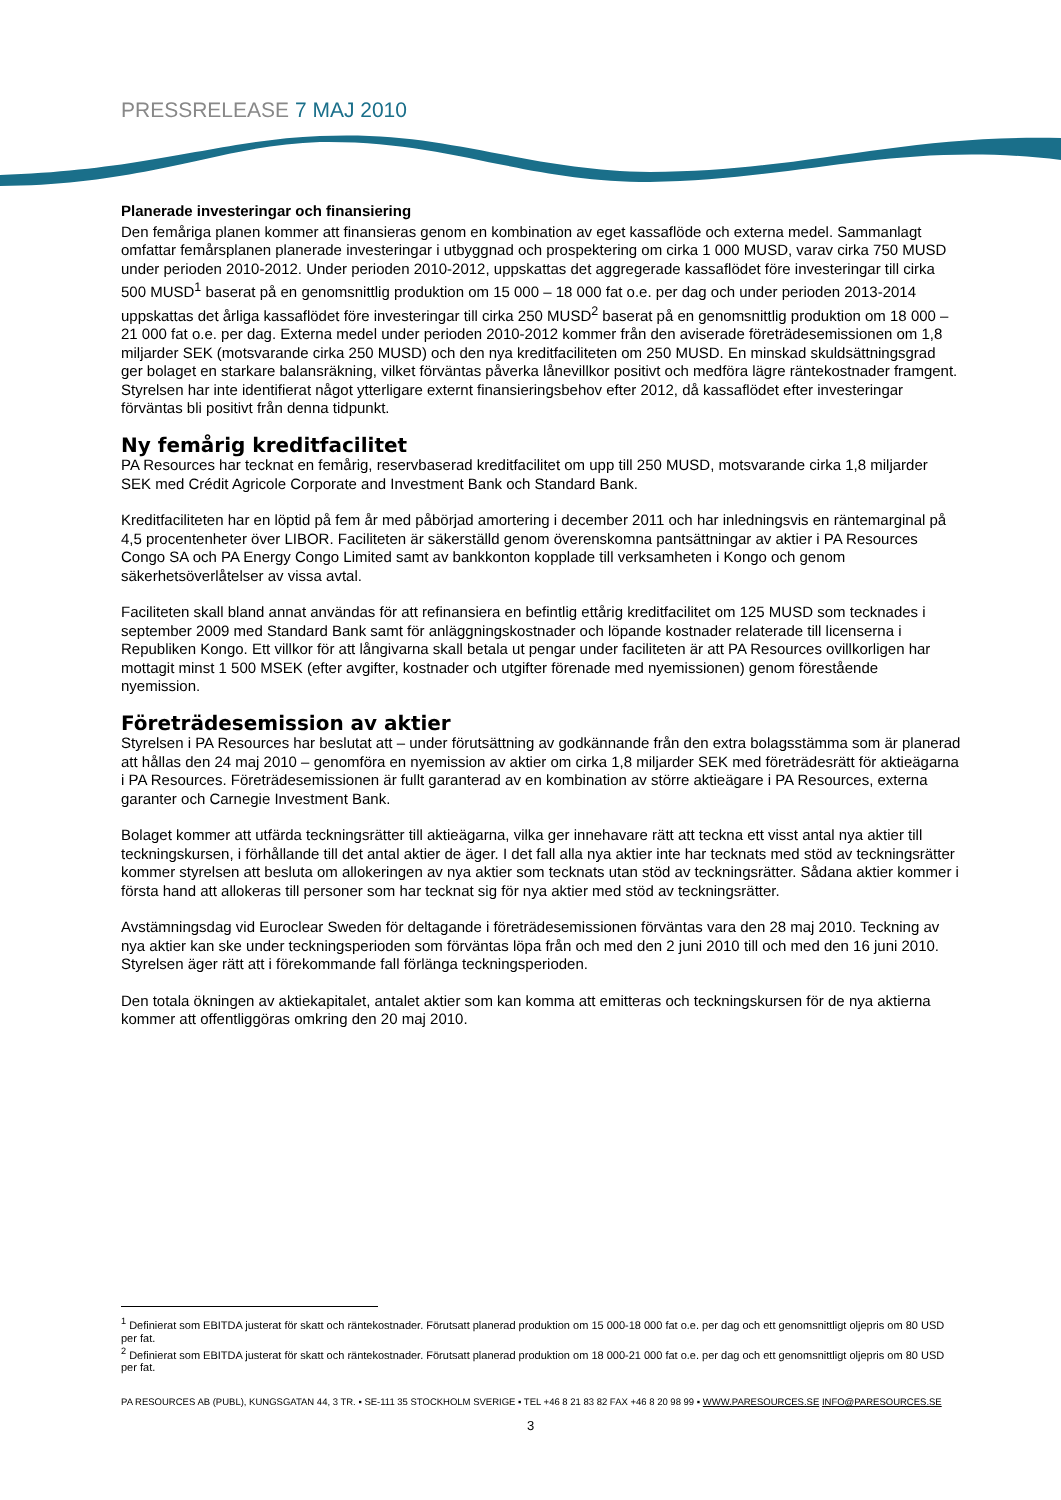PRESSRELEASE 7 MAJ 2010
Planerade investeringar och finansiering
Den femåriga planen kommer att finansieras genom en kombination av eget kassaflöde och externa medel. Sammanlagt omfattar femårsplanen planerade investeringar i utbyggnad och prospektering om cirka 1 000 MUSD, varav cirka 750 MUSD under perioden 2010-2012. Under perioden 2010-2012, uppskattas det aggregerade kassaflödet före investeringar till cirka 500 MUSD<sup>1</sup> baserat på en genomsnittlig produktion om 15 000 – 18 000 fat o.e. per dag och under perioden 2013-2014 uppskattas det årliga kassaflödet före investeringar till cirka 250 MUSD<sup>2</sup> baserat på en genomsnittlig produktion om 18 000 – 21 000 fat o.e. per dag. Externa medel under perioden 2010-2012 kommer från den aviserade företrädesemissionen om 1,8 miljarder SEK (motsvarande cirka 250 MUSD) och den nya kreditfaciliteten om 250 MUSD. En minskad skuldsättningsgrad ger bolaget en starkare balansräkning, vilket förväntas påverka lånevillkor positivt och medföra lägre räntekostnader framgent. Styrelsen har inte identifierat något ytterligare externt finansieringsbehov efter 2012, då kassaflödet efter investeringar förväntas bli positivt från denna tidpunkt.
Ny femårig kreditfacilitet
PA Resources har tecknat en femårig, reservbaserad kreditfacilitet om upp till 250 MUSD, motsvarande cirka 1,8 miljarder SEK med Crédit Agricole Corporate and Investment Bank och Standard Bank.
Kreditfaciliteten har en löptid på fem år med påbörjad amortering i december 2011 och har inledningsvis en räntemarginal på 4,5 procentenheter över LIBOR. Faciliteten är säkerställd genom överenskomna pantsättningar av aktier i PA Resources Congo SA och PA Energy Congo Limited samt av bankkonton kopplade till verksamheten i Kongo och genom säkerhetsöverlåtelser av vissa avtal.
Faciliteten skall bland annat användas för att refinansiera en befintlig ettårig kreditfacilitet om 125 MUSD som tecknades i september 2009 med Standard Bank samt för anläggningskostnader och löpande kostnader relaterade till licenserna i Republiken Kongo. Ett villkor för att långivarna skall betala ut pengar under faciliteten är att PA Resources ovillkorligen har mottagit minst 1 500 MSEK (efter avgifter, kostnader och utgifter förenade med nyemissionen) genom förestående nyemission.
Företrädesemission av aktier
Styrelsen i PA Resources har beslutat att – under förutsättning av godkännande från den extra bolagsstämma som är planerad att hållas den 24 maj 2010 – genomföra en nyemission av aktier om cirka 1,8 miljarder SEK med företrädesrätt för aktieägarna i PA Resources. Företrädesemissionen är fullt garanterad av en kombination av större aktieägare i PA Resources, externa garanter och Carnegie Investment Bank.
Bolaget kommer att utfärda teckningsrätter till aktieägarna, vilka ger innehavare rätt att teckna ett visst antal nya aktier till teckningskursen, i förhållande till det antal aktier de äger. I det fall alla nya aktier inte har tecknats med stöd av teckningsrätter kommer styrelsen att besluta om allokeringen av nya aktier som tecknats utan stöd av teckningsrätter. Sådana aktier kommer i första hand att allokeras till personer som har tecknat sig för nya aktier med stöd av teckningsrätter.
Avstämningsdag vid Euroclear Sweden för deltagande i företrädesemissionen förväntas vara den 28 maj 2010. Teckning av nya aktier kan ske under teckningsperioden som förväntas löpa från och med den 2 juni 2010 till och med den 16 juni 2010. Styrelsen äger rätt att i förekommande fall förlänga teckningsperioden.
Den totala ökningen av aktiekapitalet, antalet aktier som kan komma att emitteras och teckningskursen för de nya aktierna kommer att offentliggöras omkring den 20 maj 2010.
<sup>1</sup> Definierat som EBITDA justerat för skatt och räntekostnader. Förutsatt planerad produktion om 15 000-18 000 fat o.e. per dag och ett genomsnittligt oljepris om 80 USD per fat.
<sup>2</sup> Definierat som EBITDA justerat för skatt och räntekostnader. Förutsatt planerad produktion om 18 000-21 000 fat o.e. per dag och ett genomsnittligt oljepris om 80 USD per fat.
PA RESOURCES AB (PUBL), KUNGSGATAN 44, 3 TR. ▪ SE-111 35 STOCKHOLM SVERIGE ▪ TEL +46 8 21 83 82 FAX +46 8 20 98 99 ▪ WWW.PARESOURCES.SE INFO@PARESOURCES.SE
3